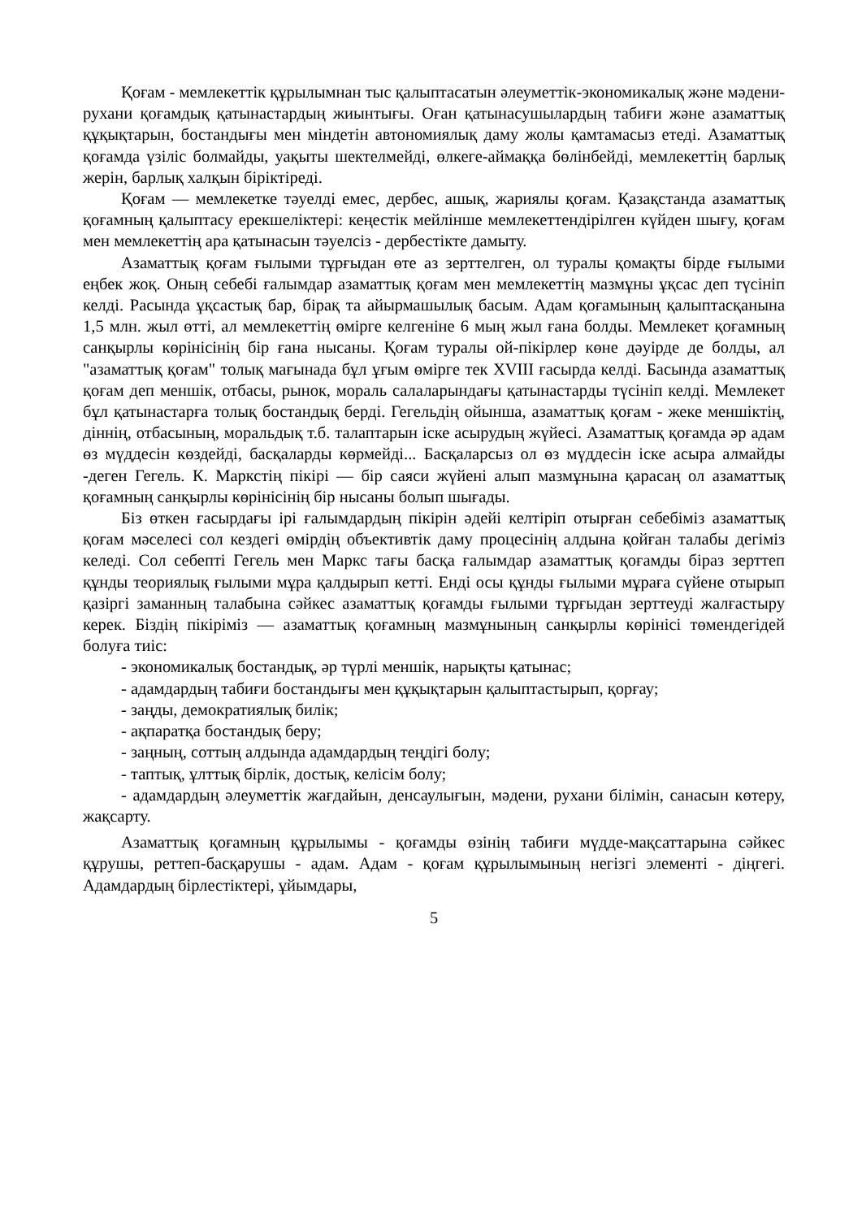Қоғам - мемлекеттік құрылымнан тыс қалыптасатын әлеуметтік-экономикалық және мәдени-рухани қоғамдық қатынастардың жиынтығы. Оған қатынасушылардың табиғи және азаматтық құқықтарын, бостандығы мен міндетін автономиялық даму жолы қамтамасыз етеді. Азаматтық қоғамда үзіліс болмайды, уақыты шектелмейді, өлкеге-аймаққа бөлінбейді, мемлекеттің барлық жерін, барлық халқын біріктіреді.
Қоғам — мемлекетке тәуелді емес, дербес, ашық, жариялы қоғам. Қазақстанда азаматтық қоғамның қалыптасу ерекшеліктері: кеңестік мейлінше мемлекеттендірілген күйден шығу, қоғам мен мемлекеттің ара қатынасын тәуелсіз - дербестікте дамыту.
Азаматтық қоғам ғылыми тұрғыдан өте аз зерттелген, ол туралы қомақты бірде ғылыми еңбек жоқ. Оның себебі ғалымдар азаматтық қоғам мен мемлекеттің мазмұны ұқсас деп түсініп келді. Расында ұқсастық бар, бірақ та айырмашылық басым. Адам қоғамының қалыптасқанына 1,5 млн. жыл өтті, ал мемлекеттің өмірге келгеніне 6 мың жыл ғана болды. Мемлекет қоғамның санқырлы көрінісінің бір ғана нысаны. Қоғам туралы ой-пікірлер көне дәуірде де болды, ал "азаматтық қоғам" толық мағынада бұл ұғым өмірге тек XVIII ғасырда келді. Басында азаматтық қоғам деп меншік, отбасы, рынок, мораль салаларындағы қатынастарды түсініп келді. Мемлекет бұл қатынастарға толық бостандық берді. Гегельдің ойынша, азаматтық қоғам - жеке меншіктің, діннің, отбасының, моральдық т.б. талаптарын іске асырудың жүйесі. Азаматтық қоғамда әр адам өз мүддесін көздейді, басқаларды көрмейді... Басқаларсыз ол өз мүддесін іске асыра алмайды -деген Гегель. К. Маркстің пікірі — бір саяси жүйені алып мазмұнына қарасаң ол азаматтық қоғамның санқырлы көрінісінің бір нысаны болып шығады.
Біз өткен ғасырдағы ірі ғалымдардың пікірін әдейі келтіріп отырған себебіміз азаматтық қоғам мәселесі сол кездегі өмірдің объективтік даму процесінің алдына қойған талабы дегіміз келеді. Сол себепті Гегель мен Маркс тағы басқа ғалымдар азаматтық қоғамды біраз зерттеп құнды теориялық ғылыми мұра қалдырып кетті. Енді осы құнды ғылыми мұраға сүйене отырып қазіргі заманның талабына сәйкес азаматтық қоғамды ғылыми тұрғыдан зерттеуді жалғастыру керек. Біздің пікіріміз — азаматтық қоғамның мазмұнының санқырлы көрінісі төмендегідей болуға тиіс:
- экономикалық бостандық, әр түрлі меншік, нарықты қатынас;
- адамдардың табиғи бостандығы мен құқықтарын қалыптастырып, қорғау;
- заңды, демократиялық билік;
- ақпаратқа бостандық беру;
- заңның, соттың алдында адамдардың теңдігі болу;
- таптық, ұлттық бірлік, достық, келісім болу;
- адамдардың әлеуметтік жағдайын, денсаулығын, мәдени, рухани білімін, санасын көтеру, жақсарту.
Азаматтық қоғамның құрылымы - қоғамды өзінің табиғи мүдде-мақсаттарына сәйкес құрушы, реттеп-басқарушы - адам. Адам - қоғам құрылымының негізгі элементі - діңгегі. Адамдардың бірлестіктері, ұйымдары,
5